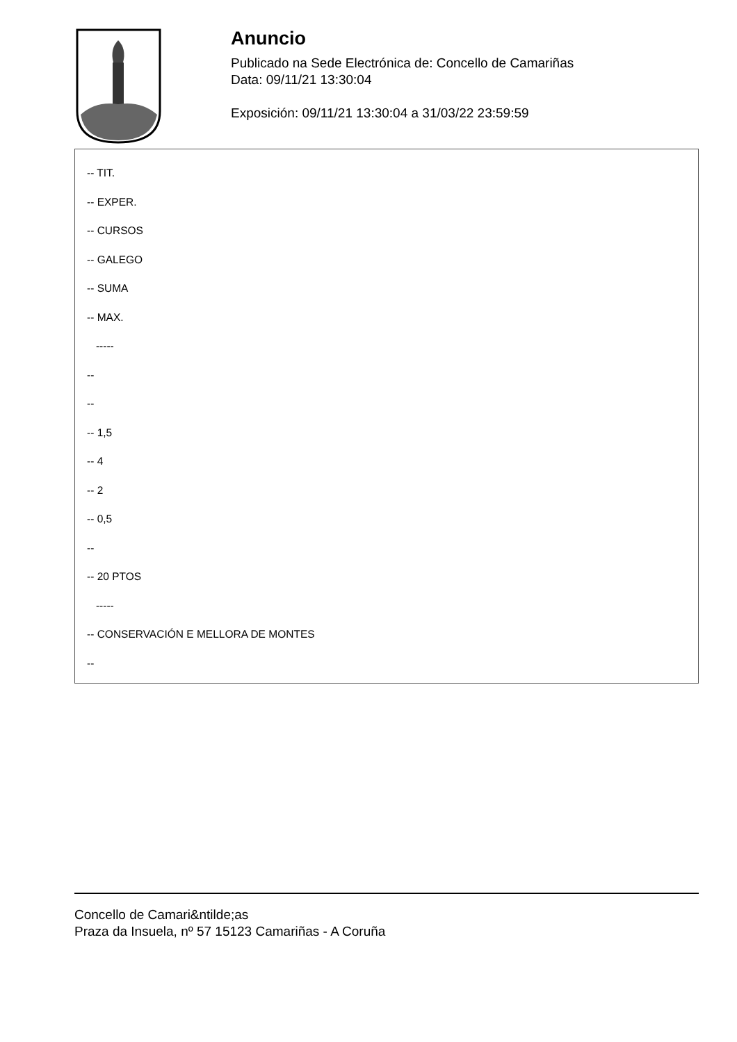Anuncio
Publicado na Sede Electrónica de: Concello de Camariñas
Data: 09/11/21 13:30:04
Exposición: 09/11/21 13:30:04 a 31/03/22 23:59:59
-- TIT.
-- EXPER.
-- CURSOS
-- GALEGO
-- SUMA
-- MAX.
-----
--
--
-- 1,5
-- 4
-- 2
-- 0,5
--
-- 20 PTOS
-----
-- CONSERVACIÓN E MELLORA DE MONTES
--
Concello de Camari&ntilde;as
Praza da Insuela, nº 57 15123 Camariñas - A Coruña